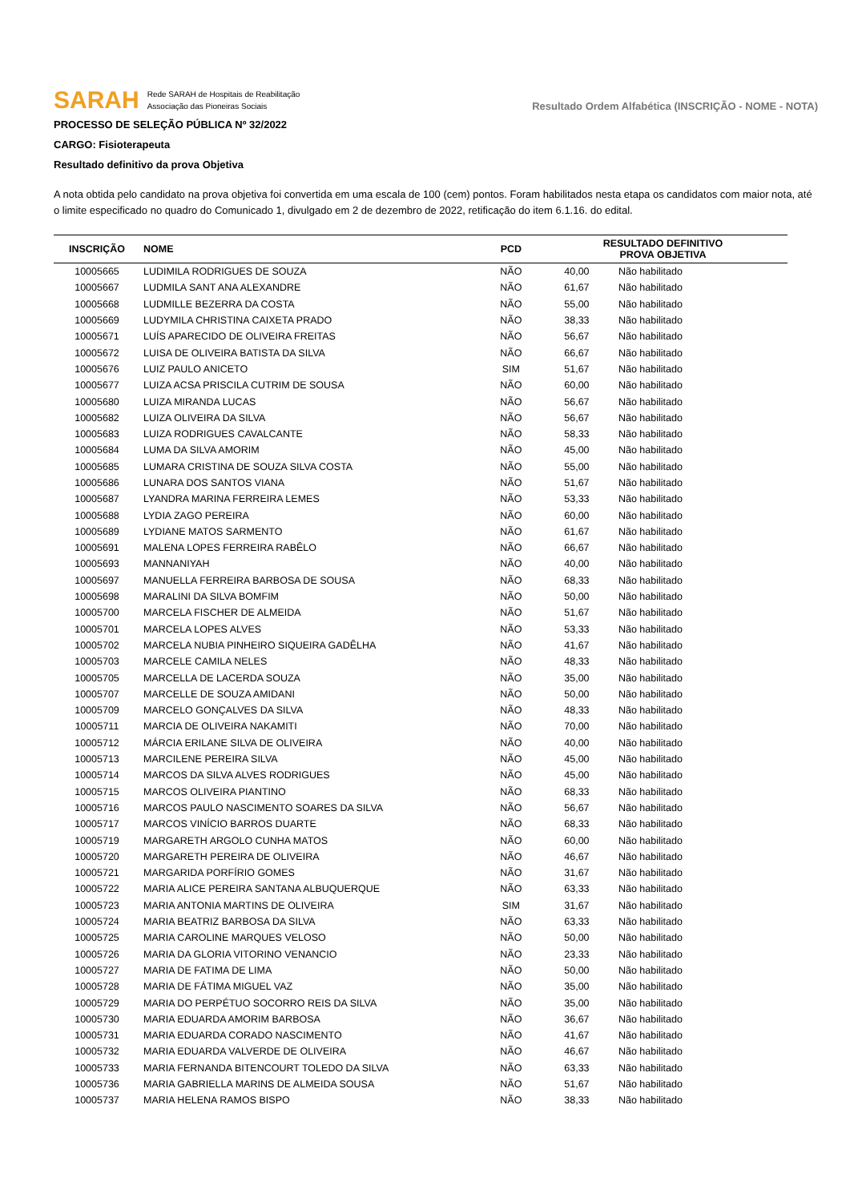SARAH
Rede SARAH de Hospitais de Reabilitação
Associação das Pioneiras Sociais
Resultado Ordem Alfabética (INSCRIÇÃO - NOME - NOTA)
PROCESSO DE SELEÇÃO PÚBLICA Nº 32/2022
CARGO: Fisioterapeuta
Resultado definitivo da prova Objetiva
A nota obtida pelo candidato na prova objetiva foi convertida em uma escala de 100 (cem) pontos. Foram habilitados nesta etapa os candidatos com maior nota, até o limite especificado no quadro do Comunicado 1, divulgado em 2 de dezembro de 2022, retificação do item 6.1.16. do edital.
| INSCRIÇÃO | NOME | PCD | RESULTADO DEFINITIVO PROVA OBJETIVA | |
| --- | --- | --- | --- | --- |
| 10005665 | LUDIMILA RODRIGUES DE SOUZA | NÃO | 40,00 | Não habilitado |
| 10005667 | LUDMILA SANT ANA ALEXANDRE | NÃO | 61,67 | Não habilitado |
| 10005668 | LUDMILLE BEZERRA DA COSTA | NÃO | 55,00 | Não habilitado |
| 10005669 | LUDYMILA CHRISTINA CAIXETA PRADO | NÃO | 38,33 | Não habilitado |
| 10005671 | LUÍS APARECIDO DE OLIVEIRA FREITAS | NÃO | 56,67 | Não habilitado |
| 10005672 | LUISA DE OLIVEIRA BATISTA DA SILVA | NÃO | 66,67 | Não habilitado |
| 10005676 | LUIZ PAULO ANICETO | SIM | 51,67 | Não habilitado |
| 10005677 | LUIZA ACSA PRISCILA CUTRIM DE SOUSA | NÃO | 60,00 | Não habilitado |
| 10005680 | LUIZA MIRANDA LUCAS | NÃO | 56,67 | Não habilitado |
| 10005682 | LUIZA OLIVEIRA DA SILVA | NÃO | 56,67 | Não habilitado |
| 10005683 | LUIZA RODRIGUES CAVALCANTE | NÃO | 58,33 | Não habilitado |
| 10005684 | LUMA DA SILVA AMORIM | NÃO | 45,00 | Não habilitado |
| 10005685 | LUMARA CRISTINA DE SOUZA SILVA COSTA | NÃO | 55,00 | Não habilitado |
| 10005686 | LUNARA DOS SANTOS VIANA | NÃO | 51,67 | Não habilitado |
| 10005687 | LYANDRA MARINA FERREIRA LEMES | NÃO | 53,33 | Não habilitado |
| 10005688 | LYDIA ZAGO PEREIRA | NÃO | 60,00 | Não habilitado |
| 10005689 | LYDIANE MATOS SARMENTO | NÃO | 61,67 | Não habilitado |
| 10005691 | MALENA LOPES FERREIRA RABÊLO | NÃO | 66,67 | Não habilitado |
| 10005693 | MANNANIYAH | NÃO | 40,00 | Não habilitado |
| 10005697 | MANUELLA FERREIRA BARBOSA DE SOUSA | NÃO | 68,33 | Não habilitado |
| 10005698 | MARALINI DA SILVA BOMFIM | NÃO | 50,00 | Não habilitado |
| 10005700 | MARCELA FISCHER DE ALMEIDA | NÃO | 51,67 | Não habilitado |
| 10005701 | MARCELA LOPES ALVES | NÃO | 53,33 | Não habilitado |
| 10005702 | MARCELA NUBIA PINHEIRO SIQUEIRA GADÊLHA | NÃO | 41,67 | Não habilitado |
| 10005703 | MARCELE CAMILA NELES | NÃO | 48,33 | Não habilitado |
| 10005705 | MARCELLA DE LACERDA SOUZA | NÃO | 35,00 | Não habilitado |
| 10005707 | MARCELLE DE SOUZA AMIDANI | NÃO | 50,00 | Não habilitado |
| 10005709 | MARCELO GONÇALVES DA SILVA | NÃO | 48,33 | Não habilitado |
| 10005711 | MARCIA DE OLIVEIRA NAKAMITI | NÃO | 70,00 | Não habilitado |
| 10005712 | MÁRCIA ERILANE SILVA DE OLIVEIRA | NÃO | 40,00 | Não habilitado |
| 10005713 | MARCILENE PEREIRA SILVA | NÃO | 45,00 | Não habilitado |
| 10005714 | MARCOS DA SILVA ALVES RODRIGUES | NÃO | 45,00 | Não habilitado |
| 10005715 | MARCOS OLIVEIRA PIANTINO | NÃO | 68,33 | Não habilitado |
| 10005716 | MARCOS PAULO NASCIMENTO SOARES DA SILVA | NÃO | 56,67 | Não habilitado |
| 10005717 | MARCOS VINÍCIO BARROS DUARTE | NÃO | 68,33 | Não habilitado |
| 10005719 | MARGARETH ARGOLO CUNHA MATOS | NÃO | 60,00 | Não habilitado |
| 10005720 | MARGARETH PEREIRA DE OLIVEIRA | NÃO | 46,67 | Não habilitado |
| 10005721 | MARGARIDA PORFÍRIO GOMES | NÃO | 31,67 | Não habilitado |
| 10005722 | MARIA ALICE PEREIRA SANTANA ALBUQUERQUE | NÃO | 63,33 | Não habilitado |
| 10005723 | MARIA ANTONIA MARTINS DE OLIVEIRA | SIM | 31,67 | Não habilitado |
| 10005724 | MARIA BEATRIZ BARBOSA DA SILVA | NÃO | 63,33 | Não habilitado |
| 10005725 | MARIA CAROLINE MARQUES VELOSO | NÃO | 50,00 | Não habilitado |
| 10005726 | MARIA DA GLORIA VITORINO VENANCIO | NÃO | 23,33 | Não habilitado |
| 10005727 | MARIA DE FATIMA DE LIMA | NÃO | 50,00 | Não habilitado |
| 10005728 | MARIA DE FÁTIMA MIGUEL VAZ | NÃO | 35,00 | Não habilitado |
| 10005729 | MARIA DO PERPÉTUO SOCORRO REIS DA SILVA | NÃO | 35,00 | Não habilitado |
| 10005730 | MARIA EDUARDA AMORIM BARBOSA | NÃO | 36,67 | Não habilitado |
| 10005731 | MARIA EDUARDA CORADO NASCIMENTO | NÃO | 41,67 | Não habilitado |
| 10005732 | MARIA EDUARDA VALVERDE DE OLIVEIRA | NÃO | 46,67 | Não habilitado |
| 10005733 | MARIA FERNANDA BITENCOURT TOLEDO DA SILVA | NÃO | 63,33 | Não habilitado |
| 10005736 | MARIA GABRIELLA MARINS DE ALMEIDA SOUSA | NÃO | 51,67 | Não habilitado |
| 10005737 | MARIA HELENA RAMOS BISPO | NÃO | 38,33 | Não habilitado |